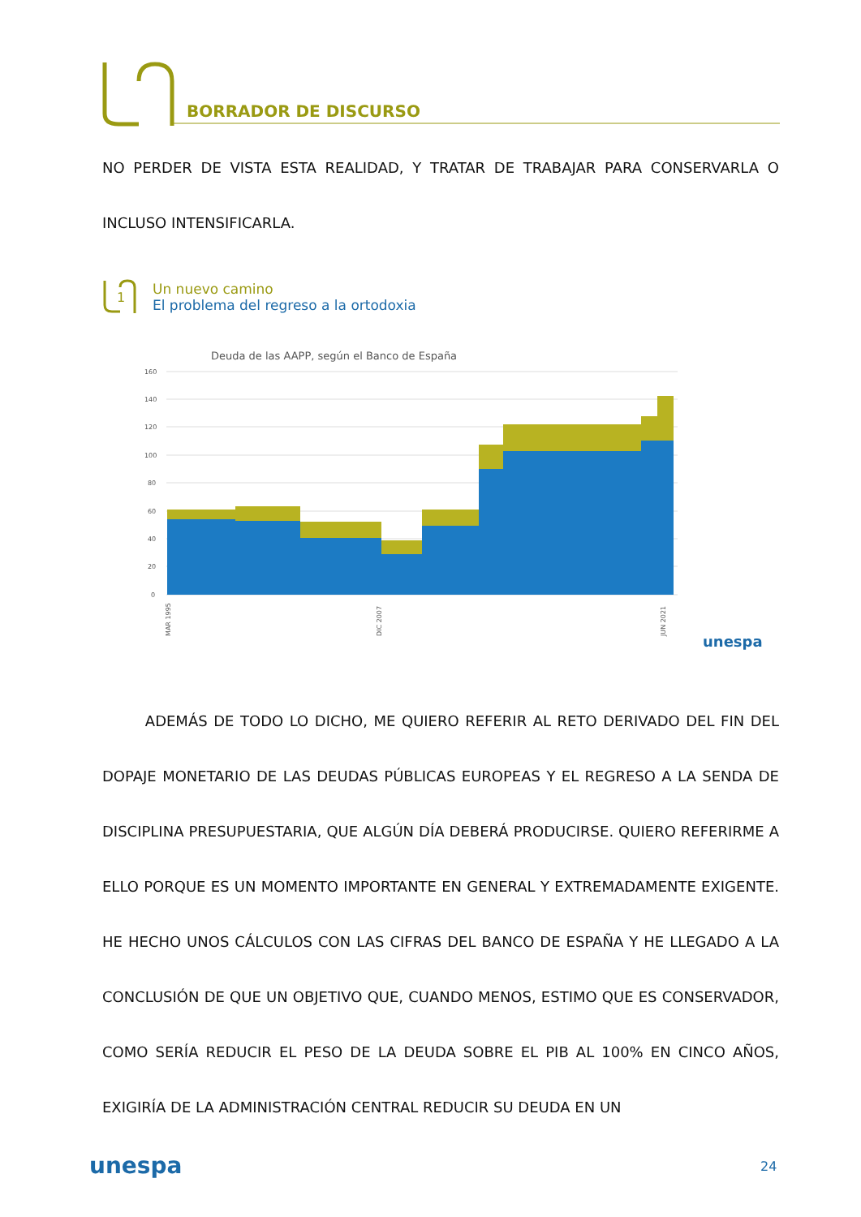BORRADOR DE DISCURSO
NO PERDER DE VISTA ESTA REALIDAD, Y TRATAR DE TRABAJAR PARA CONSERVARLA O INCLUSO INTENSIFICARLA.
1
Un nuevo camino
El problema del regreso a la ortodoxia
Deuda de las AAPP, según el Banco de España
160
140
120
100
80
60
40
20
0
MAR 1995
DIC 2007
JUN 2021
unespa
ADEMÁS DE TODO LO DICHO, ME QUIERO REFERIR AL RETO DERIVADO DEL FIN DEL DOPAJE MONETARIO DE LAS DEUDAS PÚBLICAS EUROPEAS Y EL REGRESO A LA SENDA DE DISCIPLINA PRESUPUESTARIA, QUE ALGÚN DÍA DEBERÁ PRODUCIRSE. QUIERO REFERIRME A ELLO PORQUE ES UN MOMENTO IMPORTANTE EN GENERAL Y EXTREMADAMENTE EXIGENTE. HE HECHO UNOS CÁLCULOS CON LAS CIFRAS DEL BANCO DE ESPAÑA Y HE LLEGADO A LA CONCLUSIÓN DE QUE UN OBJETIVO QUE, CUANDO MENOS, ESTIMO QUE ES CONSERVADOR, COMO SERÍA REDUCIR EL PESO DE LA DEUDA SOBRE EL PIB AL 100% EN CINCO AÑOS, EXIGIRÍA DE LA ADMINISTRACIÓN CENTRAL REDUCIR SU DEUDA EN UN
unespa 24